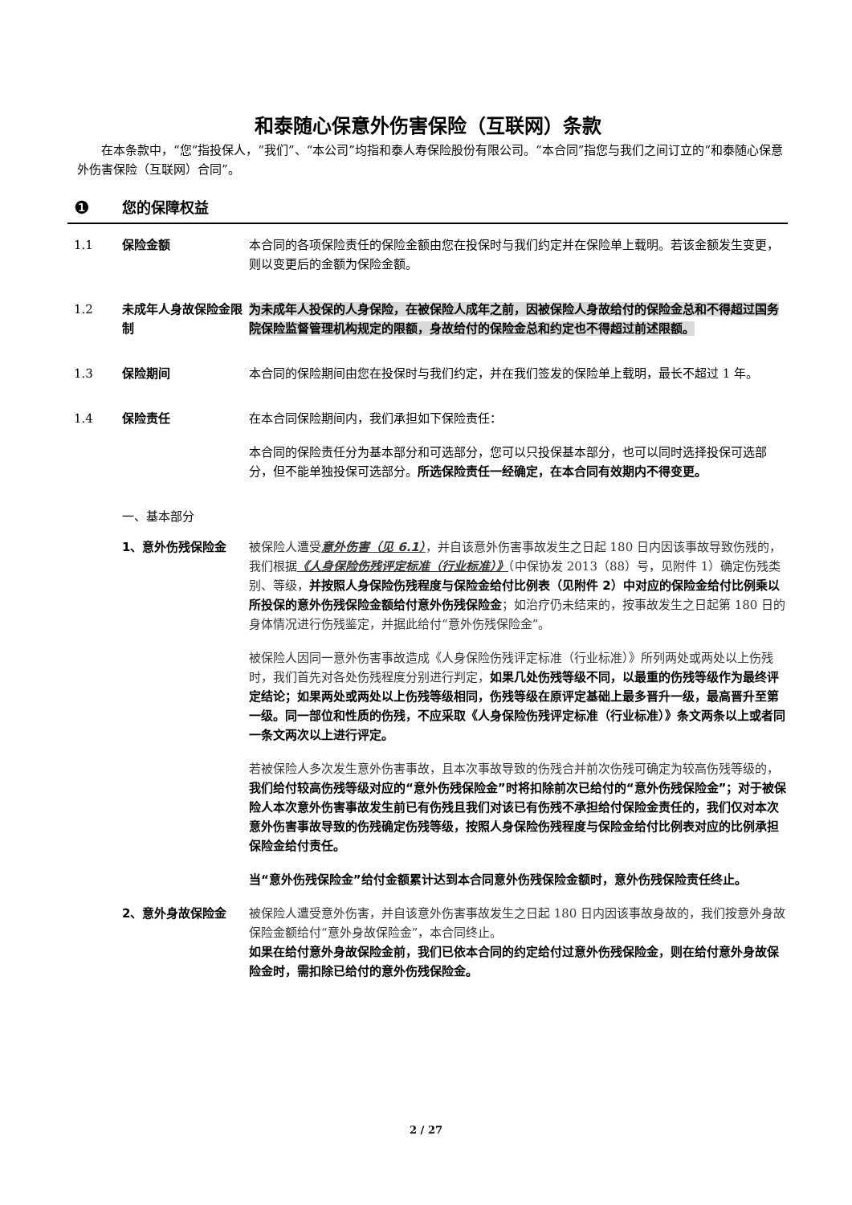和泰随心保意外伤害保险（互联网）条款
在本条款中，“您”指投保人，“我们”、“本公司”均指和泰人寿保险股份有限公司。“本合同”指您与我们之间订立的“和泰随心保意外伤害保险（互联网）合同”。
❶ 您的保障权益
1.1 保险金额 本合同的各项保险责任的保险金额由您在投保时与我们约定并在保险单上载明。若该金额发生变更，则以变更后的金额为保险金额。
1.2 未成年人身故保险金限制
为未成年人投保的人身保险，在被保险人成年之前，因被保险人身故给付的保险金总和不得超过国务院保险监督管理机构规定的限额，身故给付的保险金总和约定也不得超过前述限额。
1.3 保险期间 本合同的保险期间由您在投保时与我们约定，并在我们签发的保险单上载明，最长不超过 1 年。
1.4 保险责任 在本合同保险期间内，我们承担如下保险责任：
本合同的保险责任分为基本部分和可选部分，您可以只投保基本部分，也可以同时选择投保可选部分，但不能单独投保可选部分。所选保险责任一经确定，在本合同有效期内不得变更。
一、基本部分
1、意外伤残保险金 被保险人遭受意外伤害（见 6.1），并自该意外伤害事故发生之日起 180 日内因该事故导致伤残的，我们根据《人身保险伤残评定标准（行业标准）》（中保协发 2013（88）号，见附件 1）确定伤残类别、等级，并按照人身保险伤残程度与保险金给付比例表（见附件 2）中对应的保险金给付比例乘以所投保的意外伤残保险金额给付意外伤残保险金；如治疗仍未结束的，按事故发生之日起第 180 日的身体情况进行伤残鉴定，并据此给付“意外伤残保险金”。
被保险人因同一意外伤害事故造成《人身保险伤残评定标准（行业标准）》所列两处或两处以上伤残时，我们首先对各处伤残程度分别进行判定，如果几处伤残等级不同，以最重的伤残等级作为最终评定结论；如果两处或两处以上伤残等级相同，伤残等级在原评定基础上最多晋升一级，最高晋升至第一级。同一部位和性质的伤残，不应采取《人身保险伤残评定标准（行业标准）》条文两条以上或者同一条文两次以上进行评定。
若被保险人多次发生意外伤害事故，且本次事故导致的伤残合并前次伤残可确定为较高伤残等级的，我们给付较高伤残等级对应的“意外伤残保险金”时将扣除前次已给付的“意外伤残保险金”；对于被保险人本次意外伤害事故发生前已有伤残且我们对该已有伤残不承担给付保险金责任的，我们仅对本次意外伤害事故导致的伤残确定伤残等级，按照人身保险伤残程度与保险金给付比例表对应的比例承担保险金给付责任。
当“意外伤残保险金”给付金额累计达到本合同意外伤残保险金额时，意外伤残保险责任终止。
2、意外身故保险金 被保险人遭受意外伤害，并自该意外伤害事故发生之日起 180 日内因该事故身故的，我们按意外身故保险金额给付“意外身故保险金”，本合同终止。
如果在给付意外身故保险金前，我们已依本合同的约定给付过意外伤残保险金，则在给付意外身故保险金时，需扣除已给付的意外伤残保险金。
2 / 27